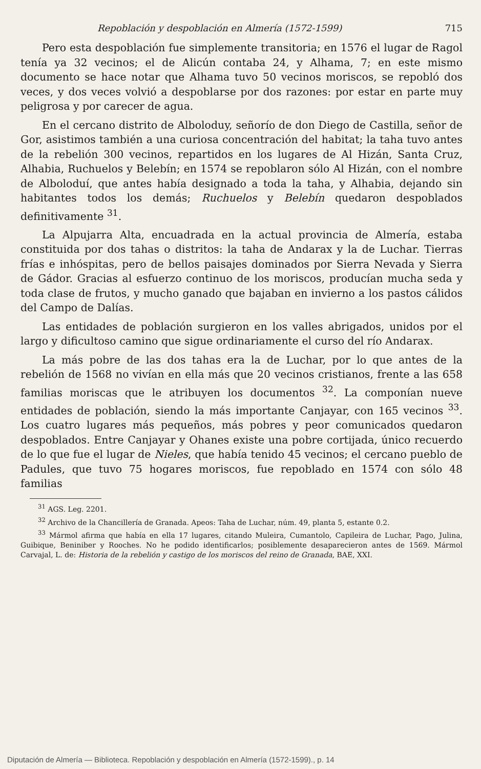Repoblación y despoblación en Almería (1572-1599) 715
Pero esta despoblación fue simplemente transitoria; en 1576 el lugar de Ragol tenía ya 32 vecinos; el de Alicún contaba 24, y Alhama, 7; en este mismo documento se hace notar que Alhama tuvo 50 vecinos moriscos, se repobló dos veces, y dos veces volvió a despoblarse por dos razones: por estar en parte muy peligrosa y por carecer de agua.
En el cercano distrito de Alboloduy, señorío de don Diego de Castilla, señor de Gor, asistimos también a una curiosa concentración del habitat; la taha tuvo antes de la rebelión 300 vecinos, repartidos en los lugares de Al Hizán, Santa Cruz, Alhabia, Ruchuelos y Belebín; en 1574 se repoblaron sólo Al Hizán, con el nombre de Alboloduí, que antes había designado a toda la taha, y Alhabia, dejando sin habitantes todos los demás; Ruchuelos y Belebín quedaron despoblados definitivamente <sup>31</sup>.
La Alpujarra Alta, encuadrada en la actual provincia de Almería, estaba constituida por dos tahas o distritos: la taha de Andarax y la de Luchar. Tierras frías e inhóspitas, pero de bellos paisajes dominados por Sierra Nevada y Sierra de Gádor. Gracias al esfuerzo continuo de los moriscos, producían mucha seda y toda clase de frutos, y mucho ganado que bajaban en invierno a los pastos cálidos del Campo de Dalías.
Las entidades de población surgieron en los valles abrigados, unidos por el largo y dificultoso camino que sigue ordinariamente el curso del río Andarax.
La más pobre de las dos tahas era la de Luchar, por lo que antes de la rebelión de 1568 no vivían en ella más que 20 vecinos cristianos, frente a las 658 familias moriscas que le atribuyen los documentos <sup>32</sup>. La componían nueve entidades de población, siendo la más importante Canjayar, con 165 vecinos <sup>33</sup>. Los cuatro lugares más pequeños, más pobres y peor comunicados quedaron despoblados. Entre Canjayar y Ohanes existe una pobre cortijada, único recuerdo de lo que fue el lugar de Nieles, que había tenido 45 vecinos; el cercano pueblo de Padules, que tuvo 75 hogares moriscos, fue repoblado en 1574 con sólo 48 familias
<sup>31</sup> AGS. Leg. 2201.
<sup>32</sup> Archivo de la Chancillería de Granada. Apeos: Taha de Luchar, núm. 49, planta 5, estante 0.2.
<sup>33</sup> Mármol afirma que había en ella 17 lugares, citando Muleira, Cumantolo, Capileira de Luchar, Pago, Julina, Guibique, Beniniber y Rooches. No he podido identificarlos; posiblemente desaparecieron antes de 1569. Mármol Carvajal, L. de: Historia de la rebelión y castigo de los moriscos del reino de Granada, BAE, XXI.
Diputación de Almería — Biblioteca. Repoblación y despoblación en Almería (1572-1599)., p. 14